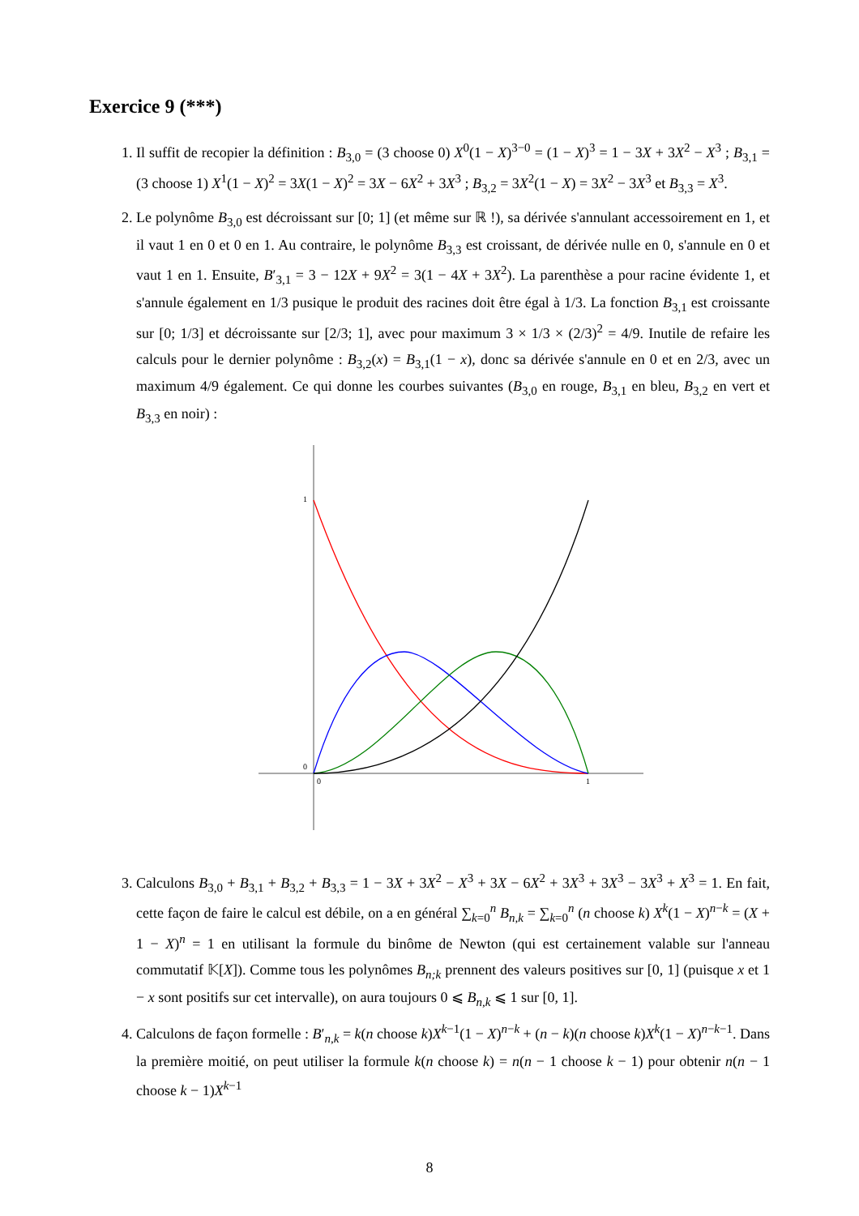Exercice 9 (***)
1. Il suffit de recopier la définition : B<sub>3,0</sub> = (3 choose 0) X<sup>0</sup>(1 − X)<sup>3−0</sup> = (1 − X)<sup>3</sup> = 1 − 3X + 3X<sup>2</sup> − X<sup>3</sup> ; B<sub>3,1</sub> = (3 choose 1) X<sup>1</sup>(1 − X)<sup>2</sup> = 3X(1 − X)<sup>2</sup> = 3X − 6X<sup>2</sup> + 3X<sup>3</sup> ; B<sub>3,2</sub> = 3X<sup>2</sup>(1 − X) = 3X<sup>2</sup> − 3X<sup>3</sup> et B<sub>3,3</sub> = X<sup>3</sup>.
2. Le polynôme B<sub>3,0</sub> est décroissant sur [0; 1] (et même sur ℝ !), sa dérivée s'annulant accessoirement en 1, et il vaut 1 en 0 et 0 en 1. Au contraire, le polynôme B<sub>3,3</sub> est croissant, de dérivée nulle en 0, s'annule en 0 et vaut 1 en 1. Ensuite, B′<sub>3,1</sub> = 3 − 12X + 9X<sup>2</sup> = 3(1 − 4X + 3X<sup>2</sup>). La parenthèse a pour racine évidente 1, et s'annule également en 1/3 pusique le produit des racines doit être égal à 1/3. La fonction B<sub>3,1</sub> est croissante sur [0; 1/3] et décroissante sur [2/3; 1], avec pour maximum 3 × 1/3 × (2/3)<sup>2</sup> = 4/9. Inutile de refaire les calculs pour le dernier polynôme : B<sub>3,2</sub>(x) = B<sub>3,1</sub>(1 − x), donc sa dérivée s'annule en 0 et en 2/3, avec un maximum 4/9 également. Ce qui donne les courbes suivantes (B<sub>3,0</sub> en rouge, B<sub>3,1</sub> en bleu, B<sub>3,2</sub> en vert et B<sub>3,3</sub> en noir) :
1
0
0
1
3. Calculons B<sub>3,0</sub> + B<sub>3,1</sub> + B<sub>3,2</sub> + B<sub>3,3</sub> = 1 − 3X + 3X<sup>2</sup> − X<sup>3</sup> + 3X − 6X<sup>2</sup> + 3X<sup>3</sup> + 3X<sup>3</sup> − 3X<sup>3</sup> + X<sup>3</sup> = 1. En fait, cette façon de faire le calcul est débile, on a en général ∑<sub>k=0</sub><sup>n</sup> B<sub>n,k</sub> = ∑<sub>k=0</sub><sup>n</sup> (n choose k) X<sup>k</sup>(1 − X)<sup>n−k</sup> = (X + 1 − X)<sup>n</sup> = 1 en utilisant la formule du binôme de Newton (qui est certainement valable sur l'anneau commutatif 𝕂[X]). Comme tous les polynômes B<sub>n;k</sub> prennent des valeurs positives sur [0, 1] (puisque x et 1 − x sont positifs sur cet intervalle), on aura toujours 0 ⩽ B<sub>n,k</sub> ⩽ 1 sur [0, 1].
4. Calculons de façon formelle : B′<sub>n,k</sub> = k(n choose k)X<sup>k−1</sup>(1 − X)<sup>n−k</sup> + (n − k)(n choose k)X<sup>k</sup>(1 − X)<sup>n−k−1</sup>. Dans la première moitié, on peut utiliser la formule k(n choose k) = n(n − 1 choose k − 1) pour obtenir n(n − 1 choose k − 1)X<sup>k−1</sup>
8